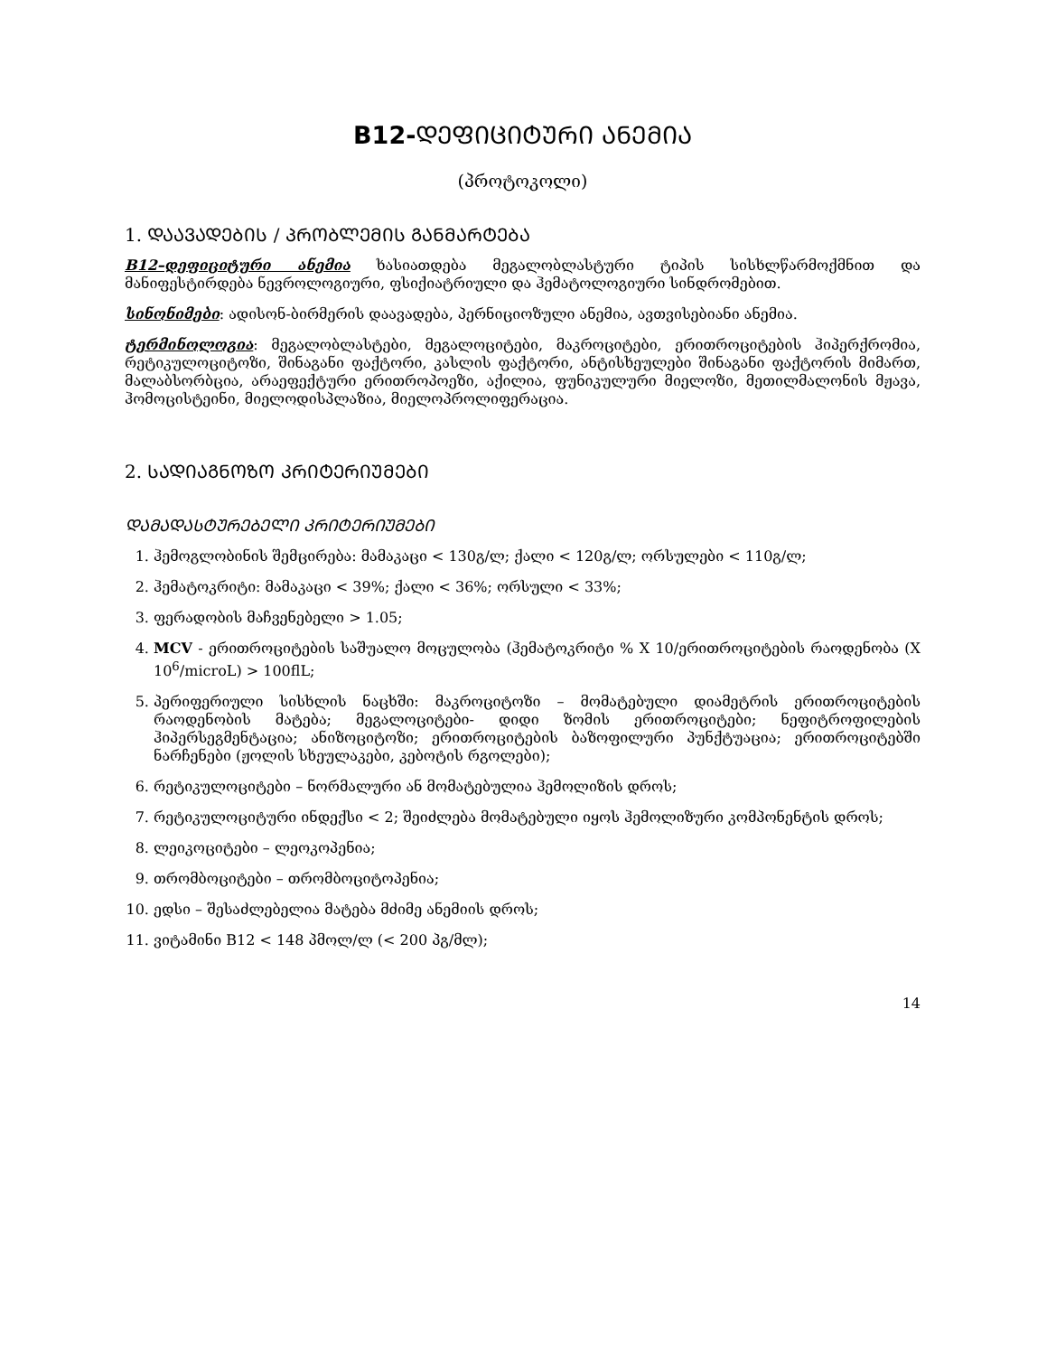B12-ᲓᲔᲤᲘᲪᲘᲢᲣᲠᲘ ᲐᲜᲔᲛᲘᲐ
(პროტოკოლი)
1. ᲓᲐᲐᲕᲐᲓᲔᲑᲘᲡ / ᲞᲠᲝᲑᲚᲔᲛᲘᲡ ᲒᲐᲜᲛᲐᲠᲢᲔᲑᲐ
B12–დეფიციტური ანემია ხასიათდება მეგალობლასტური ტიპის სისხლწარმოქმნით და მანიფესტირდება ნევროლოგიური, ფსიქიატრიული და ჰემატოლოგიური სინდრომებით.
სინონიმები: ადისონ-ბირმერის დაავადება, პერნიციოზული ანემია, ავთვისებიანი ანემია.
ტერმინოლოგია: მეგალობლასტები, მეგალოციტები, მაკროციტები, ერითროციტების ჰიპერქრომია, რეტიკულოციტოზი, შინაგანი ფაქტორი, კასლის ფაქტორი, ანტისხეულები შინაგანი ფაქტორის მიმართ, მალაბსორბცია, არაეფექტური ერითროპოეზი, აქილია, ფუნიკულური მიელოზი, მეთილმალონის მჟავა, ჰომოცისტეინი, მიელოდისპლაზია, მიელოპროლიფერაცია.
2. ᲡᲐᲓᲘᲐᲒᲜᲝᲖᲝ ᲙᲠᲘᲢᲔᲠᲘᲣᲛᲔᲑᲘ
ᲓᲐᲛᲐᲓᲐᲡᲢᲣᲠᲔᲑᲔᲚᲘ ᲙᲠᲘᲢᲔᲠᲘᲣᲛᲔᲑᲘ
1. ჰემოგლობინის შემცირება: მამაკაცი < 130გ/ლ; ქალი < 120გ/ლ; ორსულები < 110გ/ლ;
2. ჰემატოკრიტი: მამაკაცი < 39%; ქალი < 36%; ორსული < 33%;
3. ფერადობის მაჩვენებელი > 1.05;
4. MCV - ერითროციტების საშუალო მოცულობა (ჰემატოკრიტი % X 10/ერითროციტების რაოდენობა (X 10<sup>6</sup>/microL) > 100flL;
5. პერიფერიული სისხლის ნაცხში: მაკროციტოზი – მომატებული დიამეტრის ერითროციტების რაოდენობის მატება; მეგალოციტები- დიდი ზომის ერითროციტები; ნეფიტროფილების ჰიპერსეგმენტაცია; ანიზოციტოზი; ერითროციტების ბაზოფილური პუნქტუაცია; ერითროციტებში ნარჩენები (ჟოლის სხეულაკები, კებოტის რგოლები);
6. რეტიკულოციტები – ნორმალური ან მომატებულია ჰემოლიზის დროს;
7. რეტიკულოციტური ინდექსი < 2; შეიძლება მომატებული იყოს ჰემოლიზური კომპონენტის დროს;
8. ლეიკოციტები – ლეოკოპენია;
9. თრომბოციტები – თრომბოციტოპენია;
10. ედსი – შესაძლებელია მატება მძიმე ანემიის დროს;
11. ვიტამინი B12 < 148 პმოლ/ლ (< 200 პგ/მლ);
14